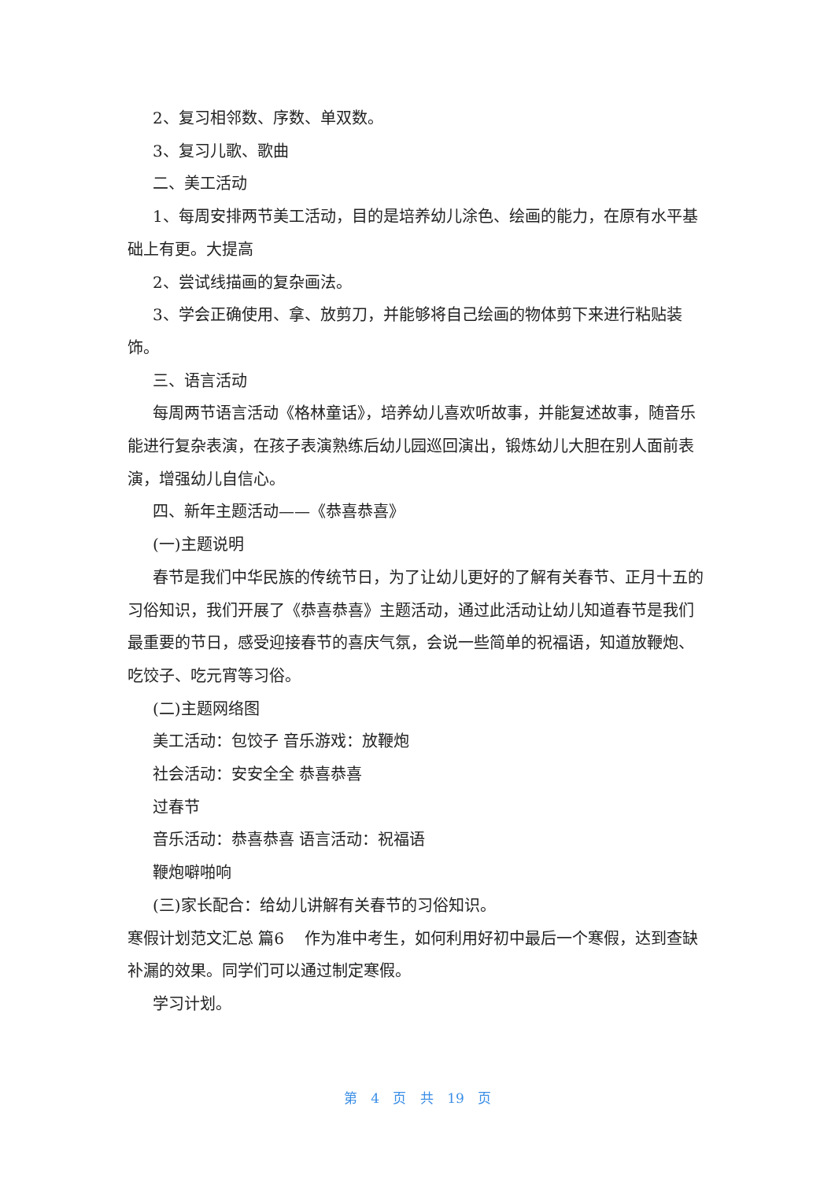2、复习相邻数、序数、单双数。
3、复习儿歌、歌曲
二、美工活动
1、每周安排两节美工活动，目的是培养幼儿涂色、绘画的能力，在原有水平基础上有更。大提高
2、尝试线描画的复杂画法。
3、学会正确使用、拿、放剪刀，并能够将自己绘画的物体剪下来进行粘贴装饰。
三、语言活动
每周两节语言活动《格林童话》，培养幼儿喜欢听故事，并能复述故事，随音乐能进行复杂表演，在孩子表演熟练后幼儿园巡回演出，锻炼幼儿大胆在别人面前表演，增强幼儿自信心。
四、新年主题活动——《恭喜恭喜》
(一)主题说明
春节是我们中华民族的传统节日，为了让幼儿更好的了解有关春节、正月十五的习俗知识，我们开展了《恭喜恭喜》主题活动，通过此活动让幼儿知道春节是我们最重要的节日，感受迎接春节的喜庆气氛，会说一些简单的祝福语，知道放鞭炮、吃饺子、吃元宵等习俗。
(二)主题网络图
美工活动：包饺子 音乐游戏：放鞭炮
社会活动：安安全全 恭喜恭喜
过春节
音乐活动：恭喜恭喜 语言活动：祝福语
鞭炮噼啪响
(三)家长配合：给幼儿讲解有关春节的习俗知识。
寒假计划范文汇总 篇6　 作为准中考生，如何利用好初中最后一个寒假，达到查缺补漏的效果。同学们可以通过制定寒假。
学习计划。
第 4 页 共 19 页